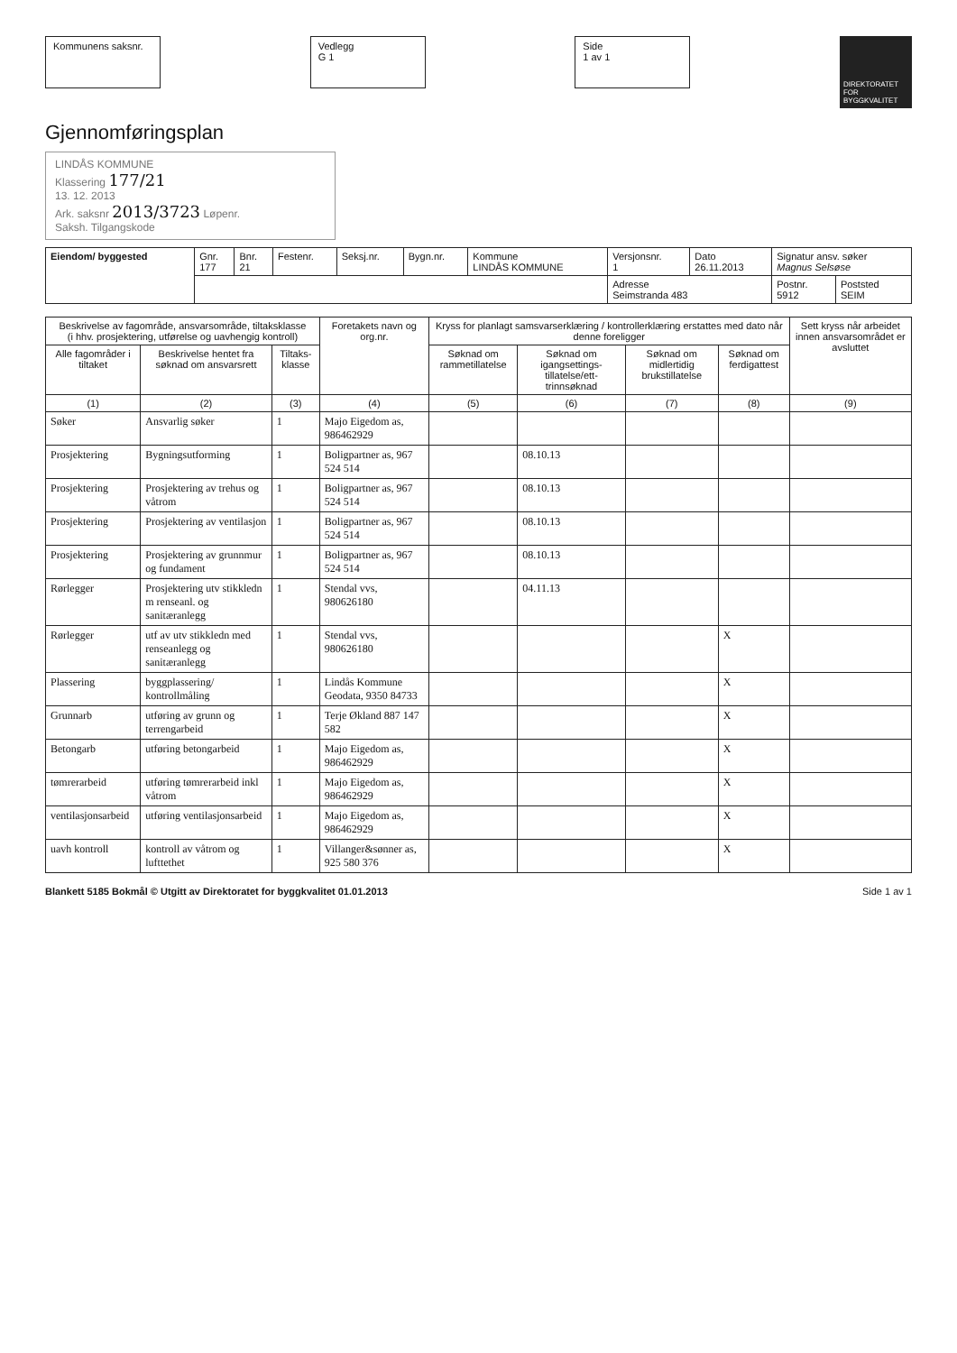Kommunens saksnr. Vedlegg
G 1
Side
1 av 1
DIREKTORATET FOR BYGGKVALITET
Gjennomføringsplan
LINDÅS KOMMUNE
Klassering 177/21
13. 12. 2013
Ark. saksnr 2013/3723 Løpenr.
Saksh. Tilgangskode
| Eiendom/ byggested | Gnr. 177 | Bnr. 21 | Festenr. | Seksj.nr. | Bygn.nr. | Kommune LINDÅS KOMMUNE | Versjonsnr. 1 | Dato 26.11.2013 | Signatur ansv. søker Magnus Selsøse | |
| | | | | | | | Adresse Seimstranda 483 | | Postnr. 5912 | Poststed SEIM |
| Beskrivelse av fagområde, ansvarsområde, tiltaksklasse (i hhv. prosjektering, utførelse og uavhengig kontroll) | | | Foretakets navn og org.nr. | Kryss for planlagt samsvarserklæring / kontrollerklæring erstattes med dato når denne foreligger | | | | Sett kryss når arbeidet innen ansvarsområdet er avsluttet |
| --- | --- | --- | --- | --- | --- | --- | --- | --- |
| Alle fagområder i tiltaket | Beskrivelse hentet fra søknad om ansvarsrett | Tiltaks-klasse | | Søknad om rammetillatelse | Søknad om igangsettings-tillatelse/ett-trinnsøknad | Søknad om midlertidig brukstillatelse | Søknad om ferdigattest | |
| (1) | (2) | (3) | (4) | (5) | (6) | (7) | (8) | (9) |
| Søker | Ansvarlig søker | 1 | Majo Eigedom as, 986462929 | | | | | |
| Prosjektering | Bygningsutforming | 1 | Boligpartner as, 967 524 514 | | 08.10.13 | | | |
| Prosjektering | Prosjektering av trehus og våtrom | 1 | Boligpartner as, 967 524 514 | | 08.10.13 | | | |
| Prosjektering | Prosjektering av ventilasjon | 1 | Boligpartner as, 967 524 514 | | 08.10.13 | | | |
| Prosjektering | Prosjektering av grunnmur og fundament | 1 | Boligpartner as, 967 524 514 | | 08.10.13 | | | |
| Rørlegger | Prosjektering utv stikkledn m renseanl. og sanitæranlegg | 1 | Stendal vvs, 980626180 | | 04.11.13 | | | |
| Rørlegger | utf av utv stikkledn med renseanlegg og sanitæranlegg | 1 | Stendal vvs, 980626180 | | | | X | |
| Plassering | byggplassering/ kontrollmåling | 1 | Lindås Kommune Geodata, 9350 84733 | | | | X | |
| Grunnarb | utføring av grunn og terrengarbeid | 1 | Terje Økland 887 147 582 | | | | X | |
| Betongarb | utføring betongarbeid | 1 | Majo Eigedom as, 986462929 | | | | X | |
| tømrerarbeid | utføring tømrerarbeid inkl våtrom | 1 | Majo Eigedom as, 986462929 | | | | X | |
| ventilasjonsarbeid | utføring ventilasjonsarbeid | 1 | Majo Eigedom as, 986462929 | | | | X | |
| uavh kontroll | kontroll av våtrom og lufttethet | 1 | Villanger&sønner as, 925 580 376 | | | | X | |
Blankett 5185 Bokmål © Utgitt av Direktoratet for byggkvalitet 01.01.2013 Side 1 av 1